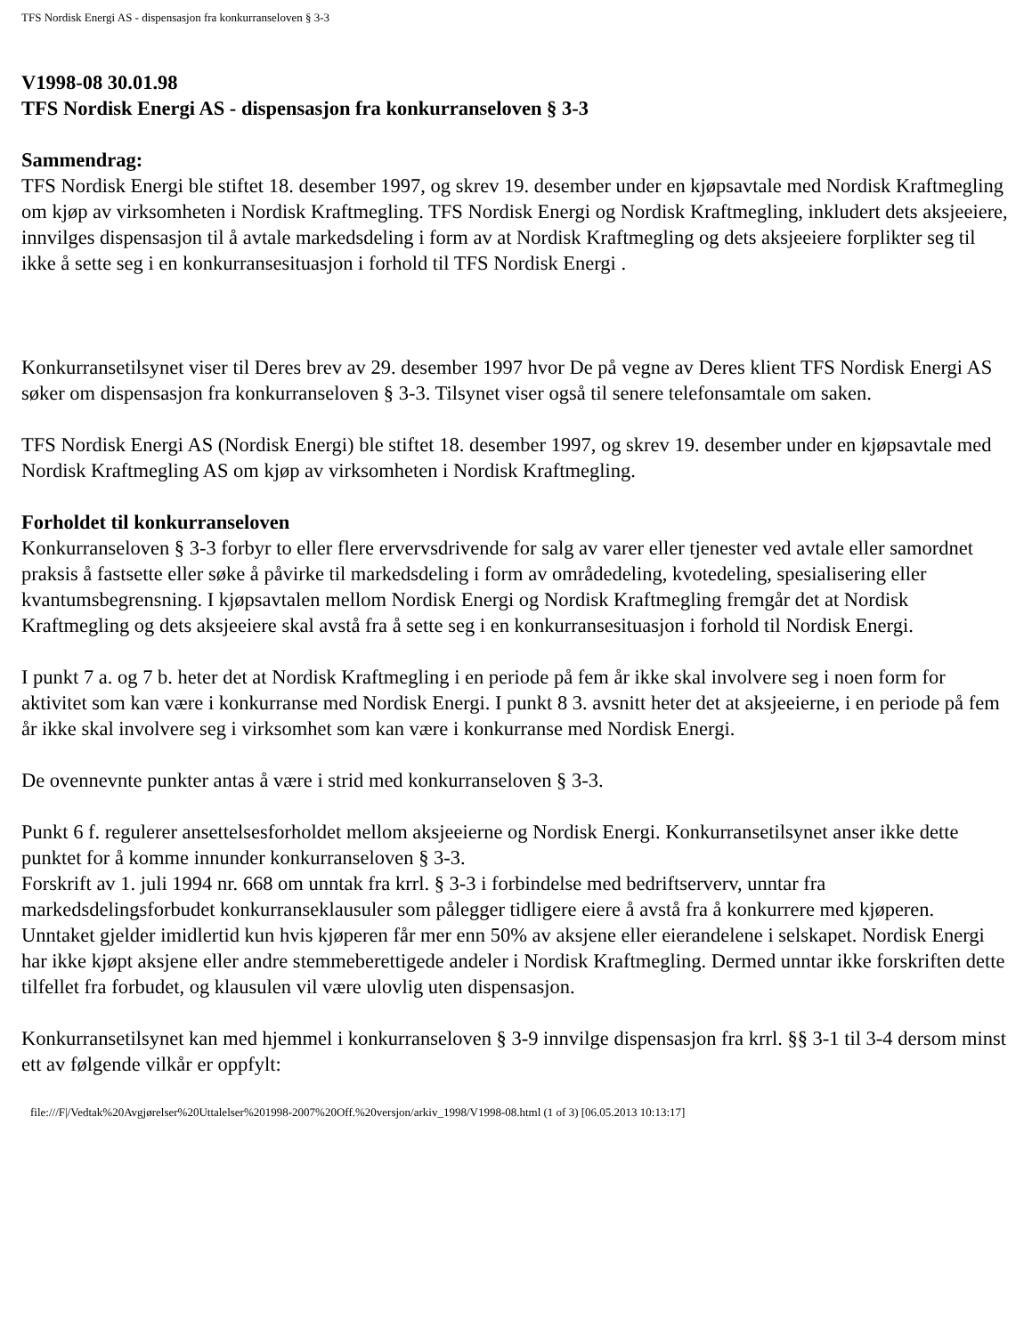TFS Nordisk Energi AS - dispensasjon fra konkurranseloven § 3-3
V1998-08 30.01.98
TFS Nordisk Energi AS - dispensasjon fra konkurranseloven § 3-3
Sammendrag:
TFS Nordisk Energi ble stiftet 18. desember 1997, og skrev 19. desember under en kjøpsavtale med Nordisk Kraftmegling om kjøp av virksomheten i Nordisk Kraftmegling. TFS Nordisk Energi og Nordisk Kraftmegling, inkludert dets aksjeeiere, innvilges dispensasjon til å avtale markedsdeling i form av at Nordisk Kraftmegling og dets aksjeeiere forplikter seg til ikke å sette seg i en konkurransesituasjon i forhold til TFS Nordisk Energi .
Konkurransetilsynet viser til Deres brev av 29. desember 1997 hvor De på vegne av Deres klient TFS Nordisk Energi AS søker om dispensasjon fra konkurranseloven § 3-3. Tilsynet viser også til senere telefonsamtale om saken.
TFS Nordisk Energi AS (Nordisk Energi) ble stiftet 18. desember 1997, og skrev 19. desember under en kjøpsavtale med Nordisk Kraftmegling AS om kjøp av virksomheten i Nordisk Kraftmegling.
Forholdet til konkurranseloven
Konkurranseloven § 3-3 forbyr to eller flere ervervsdrivende for salg av varer eller tjenester ved avtale eller samordnet praksis å fastsette eller søke å påvirke til markedsdeling i form av områdedeling, kvotedeling, spesialisering eller kvantumsbegrensning. I kjøpsavtalen mellom Nordisk Energi og Nordisk Kraftmegling fremgår det at Nordisk Kraftmegling og dets aksjeeiere skal avstå fra å sette seg i en konkurransesituasjon i forhold til Nordisk Energi.
I punkt 7 a. og 7 b. heter det at Nordisk Kraftmegling i en periode på fem år ikke skal involvere seg i noen form for aktivitet som kan være i konkurranse med Nordisk Energi. I punkt 8 3. avsnitt heter det at aksjeeierne, i en periode på fem år ikke skal involvere seg i virksomhet som kan være i konkurranse med Nordisk Energi.
De ovennevnte punkter antas å være i strid med konkurranseloven § 3-3.
Punkt 6 f. regulerer ansettelsesforholdet mellom aksjeeierne og Nordisk Energi. Konkurransetilsynet anser ikke dette punktet for å komme innunder konkurranseloven § 3-3.
Forskrift av 1. juli 1994 nr. 668 om unntak fra krrl. § 3-3 i forbindelse med bedriftserverv, unntar fra markedsdelingsforbudet konkurranseklausuler som pålegger tidligere eiere å avstå fra å konkurrere med kjøperen. Unntaket gjelder imidlertid kun hvis kjøperen får mer enn 50% av aksjene eller eierandelene i selskapet. Nordisk Energi har ikke kjøpt aksjene eller andre stemmeberettigede andeler i Nordisk Kraftmegling. Dermed unntar ikke forskriften dette tilfellet fra forbudet, og klausulen vil være ulovlig uten dispensasjon.
Konkurransetilsynet kan med hjemmel i konkurranseloven § 3-9 innvilge dispensasjon fra krrl. §§ 3-1 til 3-4 dersom minst ett av følgende vilkår er oppfylt:
file:///F|/Vedtak%20Avgjørelser%20Uttalelser%201998-2007%20Off.%20versjon/arkiv_1998/V1998-08.html (1 of 3) [06.05.2013 10:13:17]